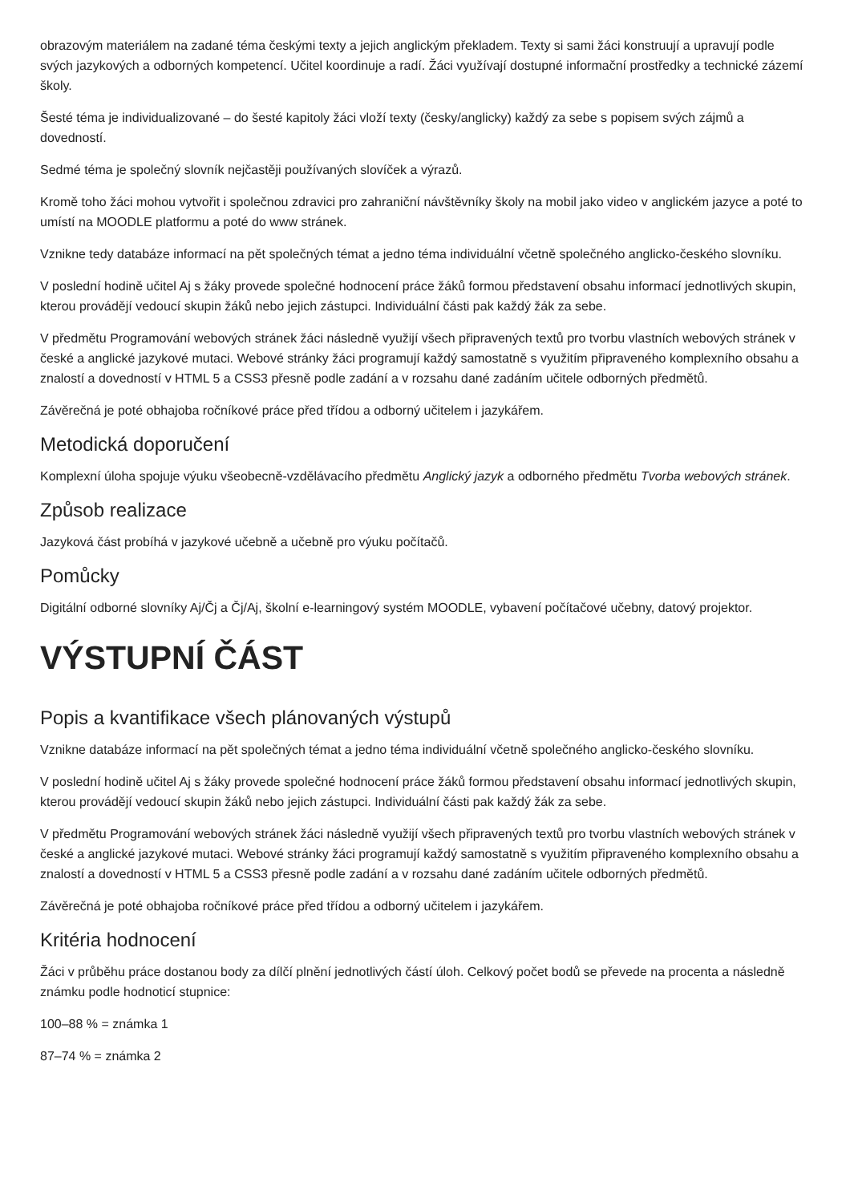obrazovým materiálem na zadané téma českými texty a jejich anglickým překladem. Texty si sami žáci konstruují a upravují podle svých jazykových a odborných kompetencí. Učitel koordinuje a radí. Žáci využívají dostupné informační prostředky a technické zázemí školy.
Šesté téma je individualizované – do šesté kapitoly žáci vloží texty (česky/anglicky) každý za sebe s popisem svých zájmů a dovedností.
Sedmé téma je společný slovník nejčastěji používaných slovíček a výrazů.
Kromě toho žáci mohou vytvořit i společnou zdravici pro zahraniční návštěvníky školy na mobil jako video v anglickém jazyce a poté to umístí na MOODLE platformu a poté do www stránek.
Vznikne tedy databáze informací na pět společných témat a jedno téma individuální včetně společného anglicko-českého slovníku.
V poslední hodině učitel Aj s žáky provede společné hodnocení práce žáků formou představení obsahu informací jednotlivých skupin, kterou provádějí vedoucí skupin žáků nebo jejich zástupci. Individuální části pak každý žák za sebe.
V předmětu Programování webových stránek žáci následně využijí všech připravených textů pro tvorbu vlastních webových stránek v české a anglické jazykové mutaci. Webové stránky žáci programují každý samostatně s využitím připraveného komplexního obsahu a znalostí a dovedností v HTML 5 a CSS3 přesně podle zadání a v rozsahu dané zadáním učitele odborných předmětů.
Závěrečná je poté obhajoba ročníkové práce před třídou a odborný učitelem i jazykářem.
Metodická doporučení
Komplexní úloha spojuje výuku všeobecně-vzdělávacího předmětu Anglický jazyk a odborného předmětu Tvorba webových stránek.
Způsob realizace
Jazyková část probíhá v jazykové učebně a učebně pro výuku počítačů.
Pomůcky
Digitální odborné slovníky Aj/Čj a Čj/Aj, školní e-learningový systém MOODLE, vybavení počítačové učebny, datový projektor.
VÝSTUPNÍ ČÁST
Popis a kvantifikace všech plánovaných výstupů
Vznikne databáze informací na pět společných témat a jedno téma individuální včetně společného anglicko-českého slovníku.
V poslední hodině učitel Aj s žáky provede společné hodnocení práce žáků formou představení obsahu informací jednotlivých skupin, kterou provádějí vedoucí skupin žáků nebo jejich zástupci. Individuální části pak každý žák za sebe.
V předmětu Programování webových stránek žáci následně využijí všech připravených textů pro tvorbu vlastních webových stránek v české a anglické jazykové mutaci. Webové stránky žáci programují každý samostatně s využitím připraveného komplexního obsahu a znalostí a dovedností v HTML 5 a CSS3 přesně podle zadání a v rozsahu dané zadáním učitele odborných předmětů.
Závěrečná je poté obhajoba ročníkové práce před třídou a odborný učitelem i jazykářem.
Kritéria hodnocení
Žáci v průběhu práce dostanou body za dílčí plnění jednotlivých částí úloh. Celkový počet bodů se převede na procenta a následně známku podle hodnoticí stupnice:
100–88 % = známka 1
87–74 % = známka 2